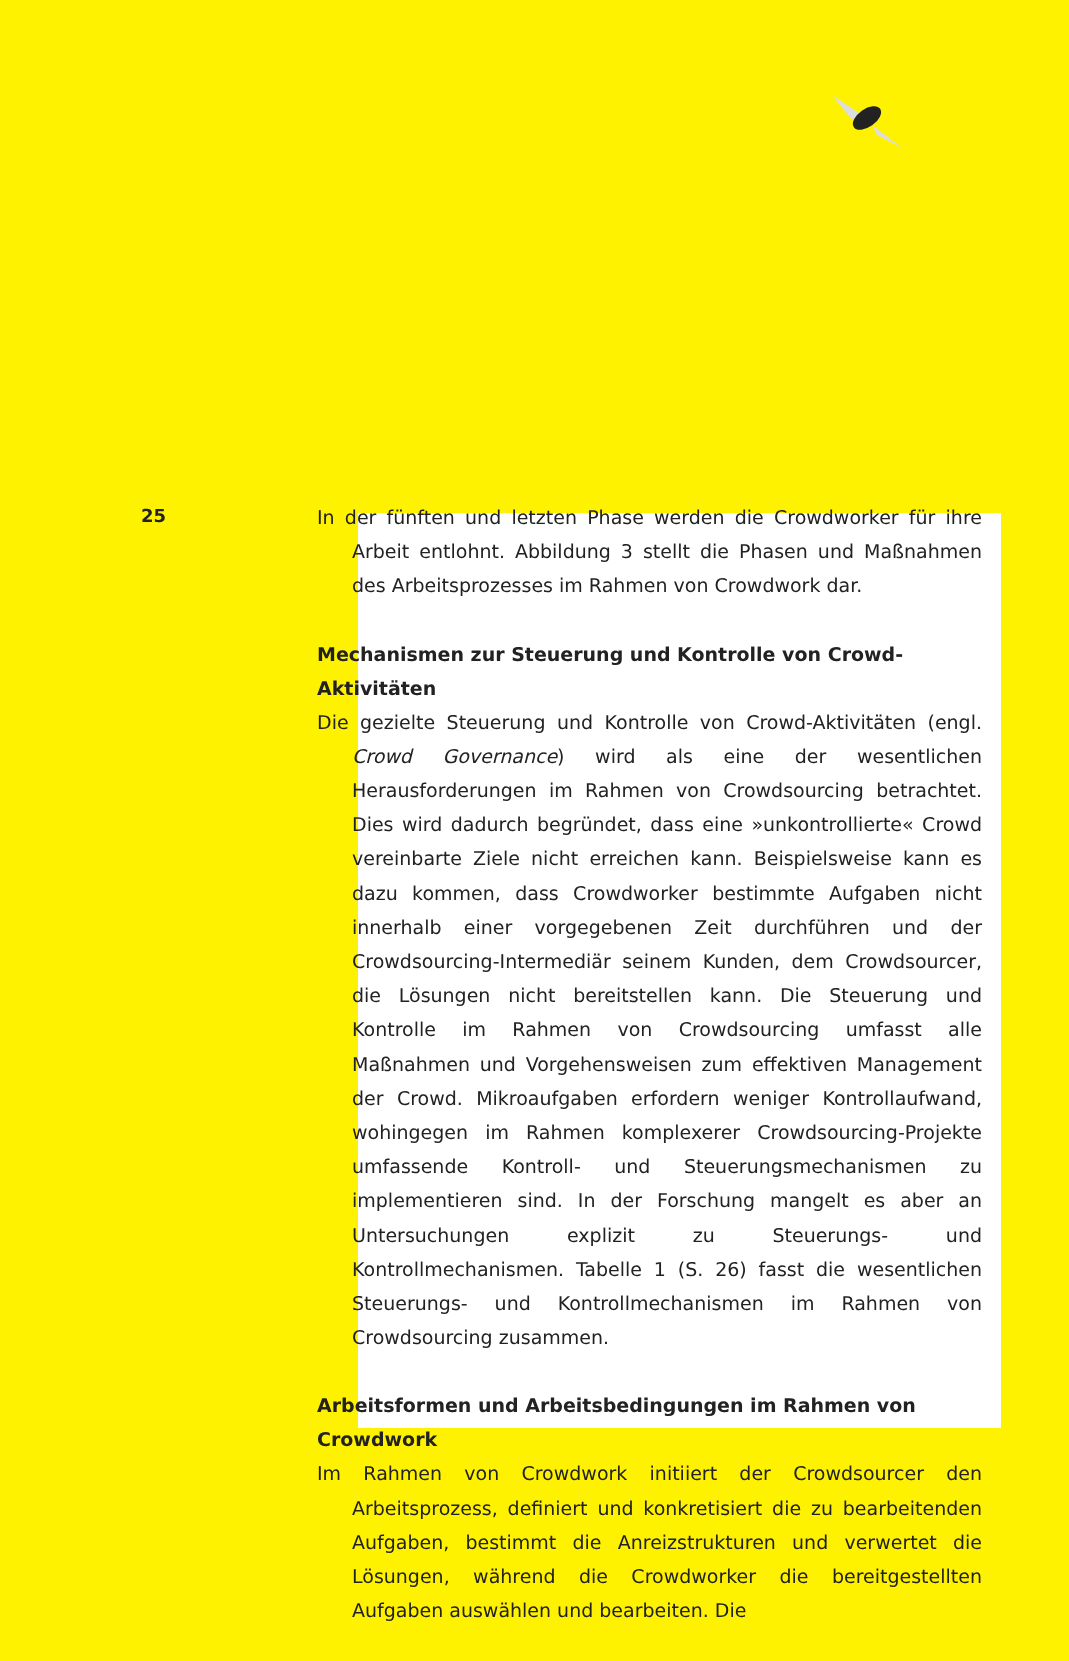25
In der fünften und letzten Phase werden die Crowdworker für ihre Arbeit entlohnt. Abbildung 3 stellt die Phasen und Maßnahmen des Arbeitsprozesses im Rahmen von Crowdwork dar.
Mechanismen zur Steuerung und Kontrolle von Crowd-Aktivitäten
Die gezielte Steuerung und Kontrolle von Crowd-Aktivitäten (engl. Crowd Governance) wird als eine der wesentlichen Herausforderungen im Rahmen von Crowdsourcing betrachtet. Dies wird dadurch begründet, dass eine »unkontrollierte« Crowd vereinbarte Ziele nicht erreichen kann. Beispielsweise kann es dazu kommen, dass Crowdworker bestimmte Aufgaben nicht innerhalb einer vorgegebenen Zeit durchführen und der Crowdsourcing-Intermediär seinem Kunden, dem Crowdsourcer, die Lösungen nicht bereitstellen kann. Die Steuerung und Kontrolle im Rahmen von Crowdsourcing umfasst alle Maßnahmen und Vorgehensweisen zum effektiven Management der Crowd. Mikroaufgaben erfordern weniger Kontrollaufwand, wohingegen im Rahmen komplexerer Crowdsourcing-Projekte umfassende Kontroll- und Steuerungsmechanismen zu implementieren sind. In der Forschung mangelt es aber an Untersuchungen explizit zu Steuerungs- und Kontrollmechanismen. Tabelle 1 (S. 26) fasst die wesentlichen Steuerungs- und Kontrollmechanismen im Rahmen von Crowdsourcing zusammen.
Arbeitsformen und Arbeitsbedingungen im Rahmen von Crowdwork
Im Rahmen von Crowdwork initiiert der Crowdsourcer den Arbeitsprozess, definiert und konkretisiert die zu bearbeitenden Aufgaben, bestimmt die Anreizstrukturen und verwertet die Lösungen, während die Crowdworker die bereitgestellten Aufgaben auswählen und bearbeiten. Die